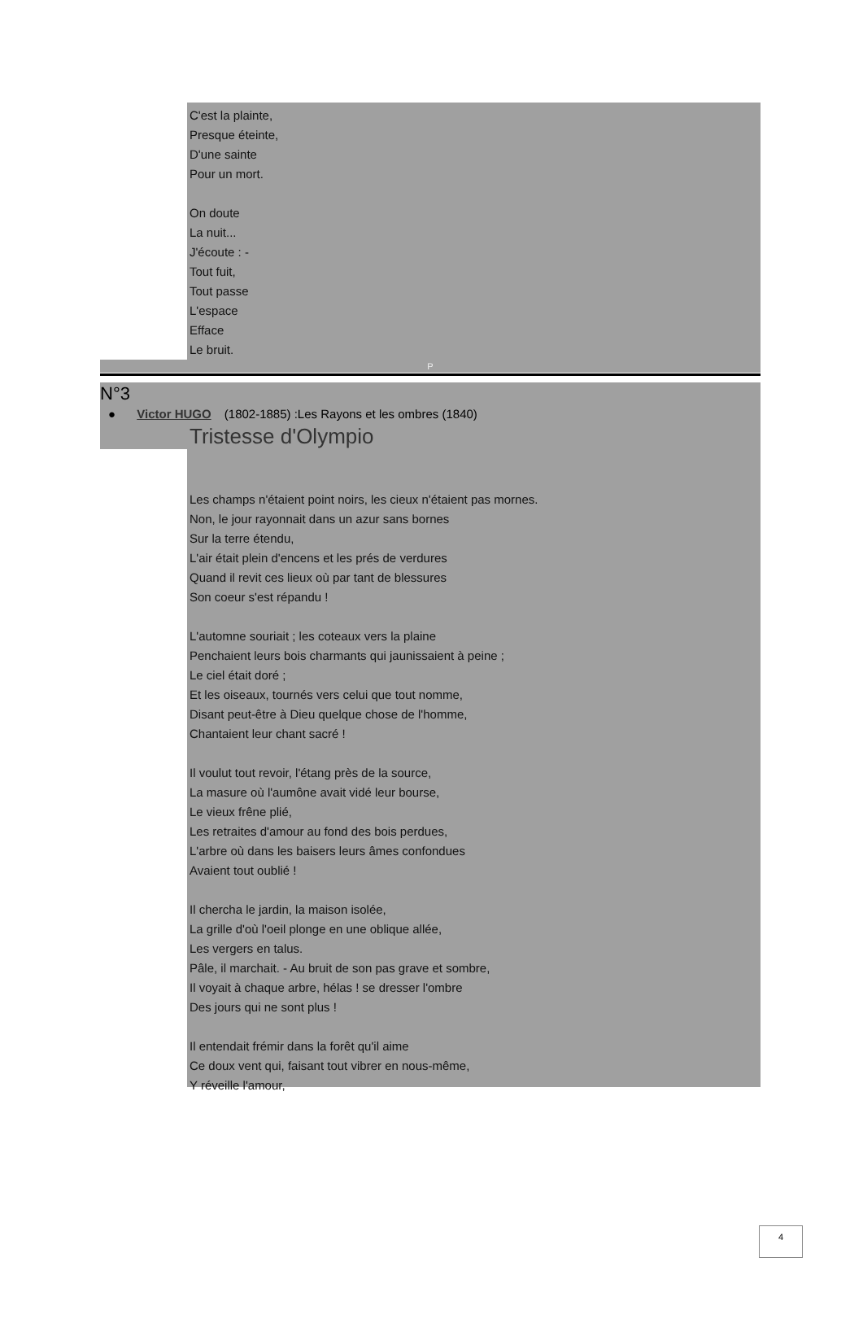C'est la plainte,
Presque éteinte,
D'une sainte
Pour un mort.
On doute
La nuit...
J'écoute : -
Tout fuit,
Tout passe
L'espace
Efface
Le bruit.
P
N°3
● Victor HUGO (1802-1885) :Les Rayons et les ombres (1840)
Tristesse d'Olympio
Les champs n'étaient point noirs, les cieux n'étaient pas mornes.
Non, le jour rayonnait dans un azur sans bornes
Sur la terre étendu,
L'air était plein d'encens et les prés de verdures
Quand il revit ces lieux où par tant de blessures
Son coeur s'est répandu !
L'automne souriait ; les coteaux vers la plaine
Penchaient leurs bois charmants qui jaunissaient à peine ;
Le ciel était doré ;
Et les oiseaux, tournés vers celui que tout nomme,
Disant peut-être à Dieu quelque chose de l'homme,
Chantaient leur chant sacré !
Il voulut tout revoir, l'étang près de la source,
La masure où l'aumône avait vidé leur bourse,
Le vieux frêne plié,
Les retraites d'amour au fond des bois perdues,
L'arbre où dans les baisers leurs âmes confondues
Avaient tout oublié !
Il chercha le jardin, la maison isolée,
La grille d'où l'oeil plonge en une oblique allée,
Les vergers en talus.
Pâle, il marchait. - Au bruit de son pas grave et sombre,
Il voyait à chaque arbre, hélas ! se dresser l'ombre
Des jours qui ne sont plus !
Il entendait frémir dans la forêt qu'il aime
Ce doux vent qui, faisant tout vibrer en nous-même,
Y réveille l'amour,
4